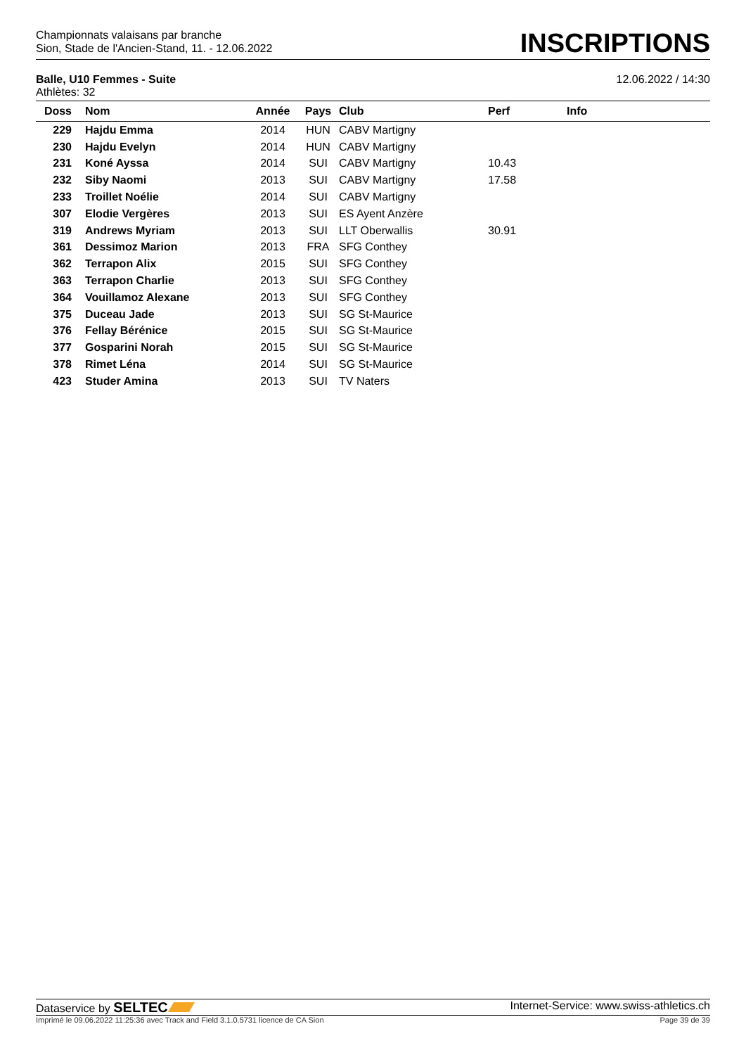Championnats valaisans par branche
Sion, Stade de l'Ancien-Stand, 11. - 12.06.2022
INSCRIPTIONS
Balle, U10 Femmes - Suite
Athlètes: 32
12.06.2022 / 14:30
| Doss | Nom | Année | Pays | Club | Perf | Info |
| --- | --- | --- | --- | --- | --- | --- |
| 229 | Hajdu Emma | 2014 | HUN | CABV Martigny | | |
| 230 | Hajdu Evelyn | 2014 | HUN | CABV Martigny | | |
| 231 | Koné Ayssa | 2014 | SUI | CABV Martigny | 10.43 | |
| 232 | Siby Naomi | 2013 | SUI | CABV Martigny | 17.58 | |
| 233 | Troillet Noélie | 2014 | SUI | CABV Martigny | | |
| 307 | Elodie Vergères | 2013 | SUI | ES Ayent Anzère | | |
| 319 | Andrews Myriam | 2013 | SUI | LLT Oberwallis | 30.91 | |
| 361 | Dessimoz Marion | 2013 | FRA | SFG Conthey | | |
| 362 | Terrapon Alix | 2015 | SUI | SFG Conthey | | |
| 363 | Terrapon Charlie | 2013 | SUI | SFG Conthey | | |
| 364 | Vouillamoz Alexane | 2013 | SUI | SFG Conthey | | |
| 375 | Duceau Jade | 2013 | SUI | SG St-Maurice | | |
| 376 | Fellay Bérénice | 2015 | SUI | SG St-Maurice | | |
| 377 | Gosparini Norah | 2015 | SUI | SG St-Maurice | | |
| 378 | Rimet Léna | 2014 | SUI | SG St-Maurice | | |
| 423 | Studer Amina | 2013 | SUI | TV Naters | | |
Dataservice by SELTEC Internet-Service: www.swiss-athletics.ch
Imprimé le 09.06.2022 11:25:36 avec Track and Field 3.1.0.5731 licence de CA Sion Page 39 de 39